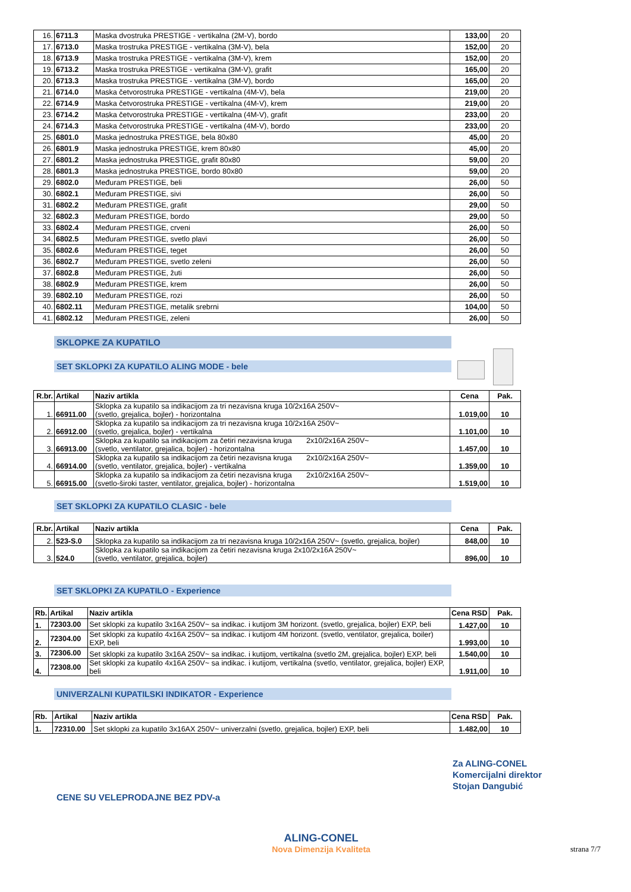| 16. | 6711.3 | Maska dvostruka PRESTIGE - vertikalna (2M-V), bordo | 133,00 | 20 |
| 17. | 6713.0 | Maska trostruka PRESTIGE - vertikalna (3M-V), bela | 152,00 | 20 |
| 18. | 6713.9 | Maska trostruka PRESTIGE - vertikalna (3M-V), krem | 152,00 | 20 |
| 19. | 6713.2 | Maska trostruka PRESTIGE - vertikalna (3M-V), grafit | 165,00 | 20 |
| 20. | 6713.3 | Maska trostruka PRESTIGE - vertikalna (3M-V), bordo | 165,00 | 20 |
| 21. | 6714.0 | Maska četvorostruka PRESTIGE - vertikalna (4M-V), bela | 219,00 | 20 |
| 22. | 6714.9 | Maska četvorostruka PRESTIGE - vertikalna (4M-V), krem | 219,00 | 20 |
| 23. | 6714.2 | Maska četvorostruka PRESTIGE - vertikalna (4M-V), grafit | 233,00 | 20 |
| 24. | 6714.3 | Maska četvorostruka PRESTIGE - vertikalna (4M-V), bordo | 233,00 | 20 |
| 25. | 6801.0 | Maska jednostruka PRESTIGE, bela 80x80 | 45,00 | 20 |
| 26. | 6801.9 | Maska jednostruka PRESTIGE, krem 80x80 | 45,00 | 20 |
| 27. | 6801.2 | Maska jednostruka PRESTIGE, grafit 80x80 | 59,00 | 20 |
| 28. | 6801.3 | Maska jednostruka PRESTIGE, bordo 80x80 | 59,00 | 20 |
| 29. | 6802.0 | Međuram PRESTIGE, beli | 26,00 | 50 |
| 30. | 6802.1 | Međuram PRESTIGE, sivi | 26,00 | 50 |
| 31. | 6802.2 | Međuram PRESTIGE, grafit | 29,00 | 50 |
| 32. | 6802.3 | Međuram PRESTIGE, bordo | 29,00 | 50 |
| 33. | 6802.4 | Međuram PRESTIGE, crveni | 26,00 | 50 |
| 34. | 6802.5 | Međuram PRESTIGE, svetlo plavi | 26,00 | 50 |
| 35. | 6802.6 | Međuram PRESTIGE, teget | 26,00 | 50 |
| 36. | 6802.7 | Međuram PRESTIGE, svetlo zeleni | 26,00 | 50 |
| 37. | 6802.8 | Međuram PRESTIGE, žuti | 26,00 | 50 |
| 38. | 6802.9 | Međuram PRESTIGE, krem | 26,00 | 50 |
| 39. | 6802.10 | Međuram PRESTIGE, rozi | 26,00 | 50 |
| 40. | 6802.11 | Međuram PRESTIGE, metalik srebrni | 104,00 | 50 |
| 41. | 6802.12 | Međuram PRESTIGE, zeleni | 26,00 | 50 |
SKLOPKE ZA KUPATILO
SET SKLOPKI ZA KUPATILO ALING MODE - bele
| R.br. | Artikal | Naziv artikla | Cena | Pak. |
| --- | --- | --- | --- | --- |
| 1. | 66911.00 | Sklopka za kupatilo sa indikacijom za tri nezavisna kruga 10/2x16A 250V~ (svetlo, grejalica, bojler) - horizontalna | 1.019,00 | 10 |
| 2. | 66912.00 | Sklopka za kupatilo sa indikacijom za tri nezavisna kruga 10/2x16A 250V~ (svetlo, grejalica, bojler) - vertikalna | 1.101,00 | 10 |
| 3. | 66913.00 | Sklopka za kupatilo sa indikacijom za četiri nezavisna kruga 2x10/2x16A 250V~ (svetlo, ventilator, grejalica, bojler) - horizontalna | 1.457,00 | 10 |
| 4. | 66914.00 | Sklopka za kupatilo sa indikacijom za četiri nezavisna kruga 2x10/2x16A 250V~ (svetlo, ventilator, grejalica, bojler) - vertikalna | 1.359,00 | 10 |
| 5. | 66915.00 | Sklopka za kupatilo sa indikacijom za četiri nezavisna kruga 2x10/2x16A 250V~ (svetlo-široki taster, ventilator, grejalica, bojler) - horizontalna | 1.519,00 | 10 |
SET SKLOPKI ZA KUPATILO CLASIC - bele
| R.br. | Artikal | Naziv artikla | Cena | Pak. |
| --- | --- | --- | --- | --- |
| 2. | 523-S.0 | Sklopka za kupatilo sa indikacijom za tri nezavisna kruga 10/2x16A 250V~ (svetlo, grejalica, bojler) | 848,00 | 10 |
| 3. | 524.0 | Sklopka za kupatilo sa indikacijom za četiri nezavisna kruga 2x10/2x16A 250V~ (svetlo, ventilator, grejalica, bojler) | 896,00 | 10 |
SET SKLOPKI ZA KUPATILO - Experience
| Rb. | Artikal | Naziv artikla | Cena RSD | Pak. |
| --- | --- | --- | --- | --- |
| 1. | 72303.00 | Set sklopki za kupatilo 3x16A 250V~ sa indikac. i kutijom 3M horizont. (svetlo, grejalica, bojler) EXP, beli | 1.427,00 | 10 |
| 2. | 72304.00 | Set sklopki za kupatilo 4x16A 250V~ sa indikac. i kutijom 4M horizont. (svetlo, ventilator, grejalica, boiler) EXP, beli | 1.993,00 | 10 |
| 3. | 72306.00 | Set sklopki za kupatilo 3x16A 250V~ sa indikac. i kutijom, vertikalna (svetlo 2M, grejalica, bojler) EXP, beli | 1.540,00 | 10 |
| 4. | 72308.00 | Set sklopki za kupatilo 4x16A 250V~ sa indikac. i kutijom, vertikalna (svetlo, ventilator, grejalica, bojler) EXP, beli | 1.911,00 | 10 |
UNIVERZALNI KUPATILSKI INDIKATOR - Experience
| Rb. | Artikal | Naziv artikla | Cena RSD | Pak. |
| --- | --- | --- | --- | --- |
| 1. | 72310.00 | Set sklopki za kupatilo 3x16AX 250V~ univerzalni (svetlo, grejalica, bojler) EXP, beli | 1.482,00 | 10 |
CENE SU VELEPRODAJNE BEZ PDV-a
Za ALING-CONEL
Komercijalni direktor
Stojan Dangubić
ALING-CONEL
Nova Dimenzija Kvaliteta
strana 7/7